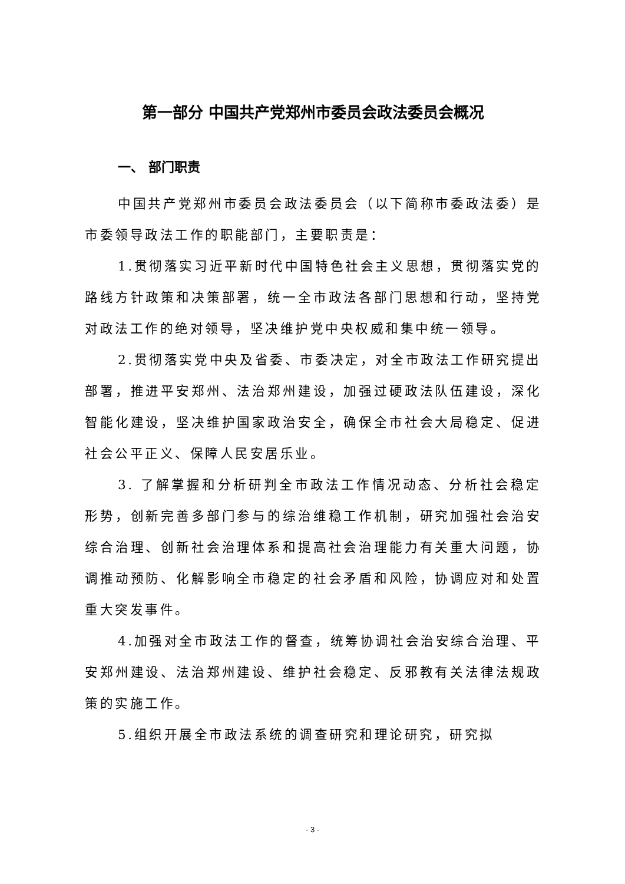第一部分 中国共产党郑州市委员会政法委员会概况
一、 部门职责
中国共产党郑州市委员会政法委员会（以下简称市委政法委）是市委领导政法工作的职能部门，主要职责是：
1.贯彻落实习近平新时代中国特色社会主义思想，贯彻落实党的路线方针政策和决策部署，统一全市政法各部门思想和行动，坚持党对政法工作的绝对领导，坚决维护党中央权威和集中统一领导。
2.贯彻落实党中央及省委、市委决定，对全市政法工作研究提出部署，推进平安郑州、法治郑州建设，加强过硬政法队伍建设，深化智能化建设，坚决维护国家政治安全，确保全市社会大局稳定、促进社会公平正义、保障人民安居乐业。
3. 了解掌握和分析研判全市政法工作情况动态、分析社会稳定形势，创新完善多部门参与的综治维稳工作机制，研究加强社会治安综合治理、创新社会治理体系和提高社会治理能力有关重大问题，协调推动预防、化解影响全市稳定的社会矛盾和风险，协调应对和处置重大突发事件。
4.加强对全市政法工作的督查，统筹协调社会治安综合治理、平安郑州建设、法治郑州建设、维护社会稳定、反邪教有关法律法规政策的实施工作。
5.组织开展全市政法系统的调查研究和理论研究，研究拟
- 3 -